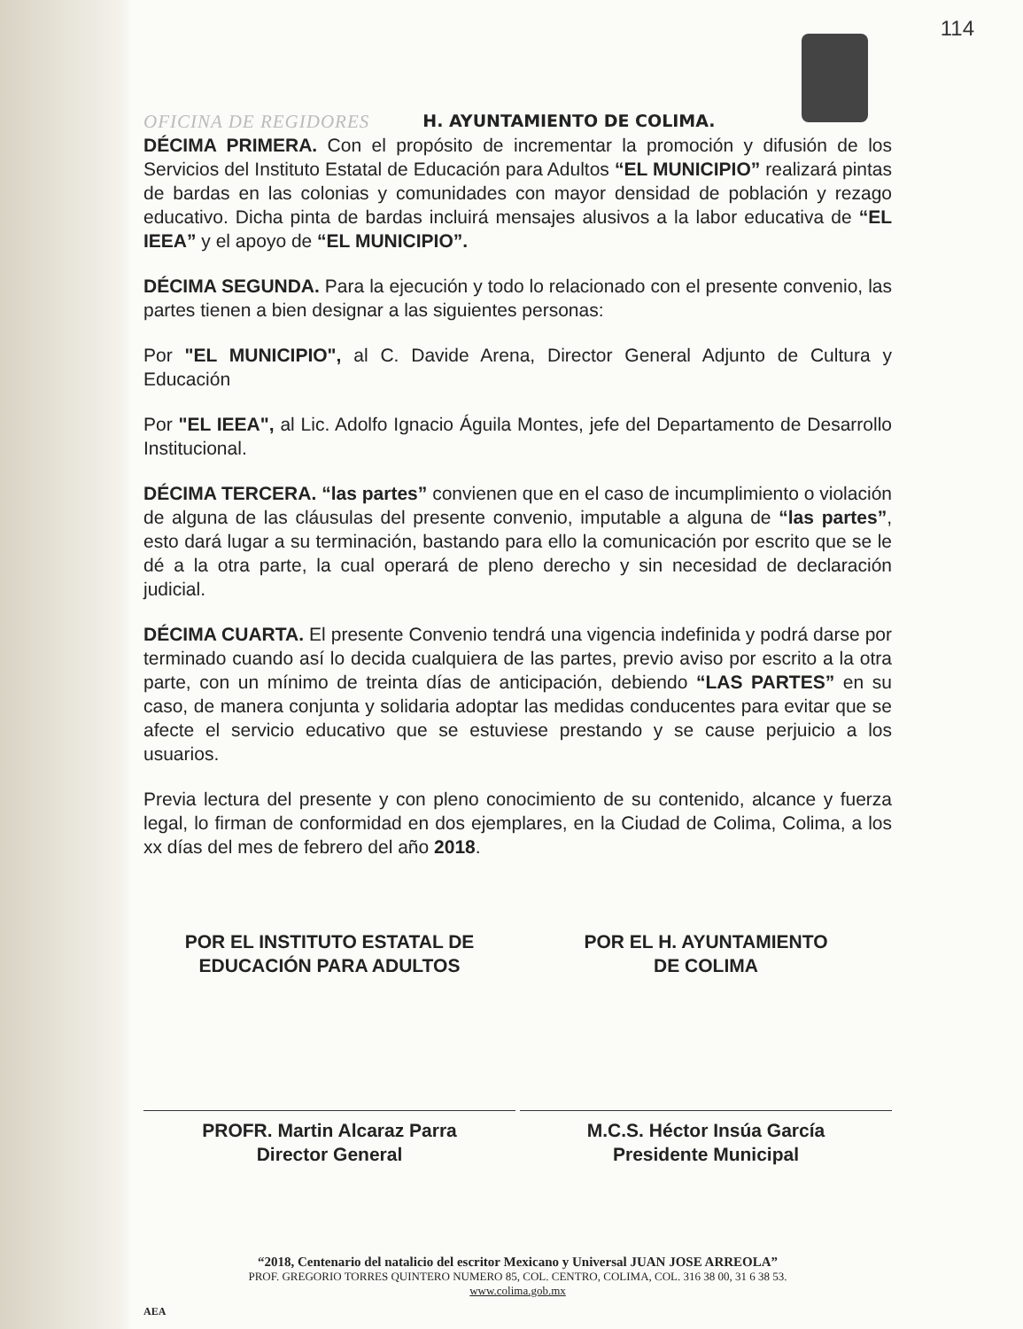114
OFICINA DE REGIDORES H. AYUNTAMIENTO DE COLIMA.
DÉCIMA PRIMERA. Con el propósito de incrementar la promoción y difusión de los Servicios del Instituto Estatal de Educación para Adultos “EL MUNICIPIO” realizará pintas de bardas en las colonias y comunidades con mayor densidad de población y rezago educativo. Dicha pinta de bardas incluirá mensajes alusivos a la labor educativa de “EL IEEA” y el apoyo de “EL MUNICIPIO”.
DÉCIMA SEGUNDA. Para la ejecución y todo lo relacionado con el presente convenio, las partes tienen a bien designar a las siguientes personas:
Por "EL MUNICIPIO", al C. Davide Arena, Director General Adjunto de Cultura y Educación
Por "EL IEEA", al Lic. Adolfo Ignacio Águila Montes, jefe del Departamento de Desarrollo Institucional.
DÉCIMA TERCERA. “las partes” convienen que en el caso de incumplimiento o violación de alguna de las cláusulas del presente convenio, imputable a alguna de “las partes”, esto dará lugar a su terminación, bastando para ello la comunicación por escrito que se le dé a la otra parte, la cual operará de pleno derecho y sin necesidad de declaración judicial.
DÉCIMA CUARTA. El presente Convenio tendrá una vigencia indefinida y podrá darse por terminado cuando así lo decida cualquiera de las partes, previo aviso por escrito a la otra parte, con un mínimo de treinta días de anticipación, debiendo “LAS PARTES” en su caso, de manera conjunta y solidaria adoptar las medidas conducentes para evitar que se afecte el servicio educativo que se estuviese prestando y se cause perjuicio a los usuarios.
Previa lectura del presente y con pleno conocimiento de su contenido, alcance y fuerza legal, lo firman de conformidad en dos ejemplares, en la Ciudad de Colima, Colima, a los xx días del mes de febrero del año 2018.
POR EL INSTITUTO ESTATAL DE
EDUCACIÓN PARA ADULTOS
POR EL H. AYUNTAMIENTO
DE COLIMA
PROFR. Martin Alcaraz Parra
Director General
M.C.S. Héctor Insúa García
Presidente Municipal
“2018, Centenario del natalicio del escritor Mexicano y Universal JUAN JOSE ARREOLA”
PROF. GREGORIO TORRES QUINTERO NUMERO 85, COL. CENTRO, COLIMA, COL. 316 38 00, 31 6 38 53.
www.colima.gob.mx
AEA